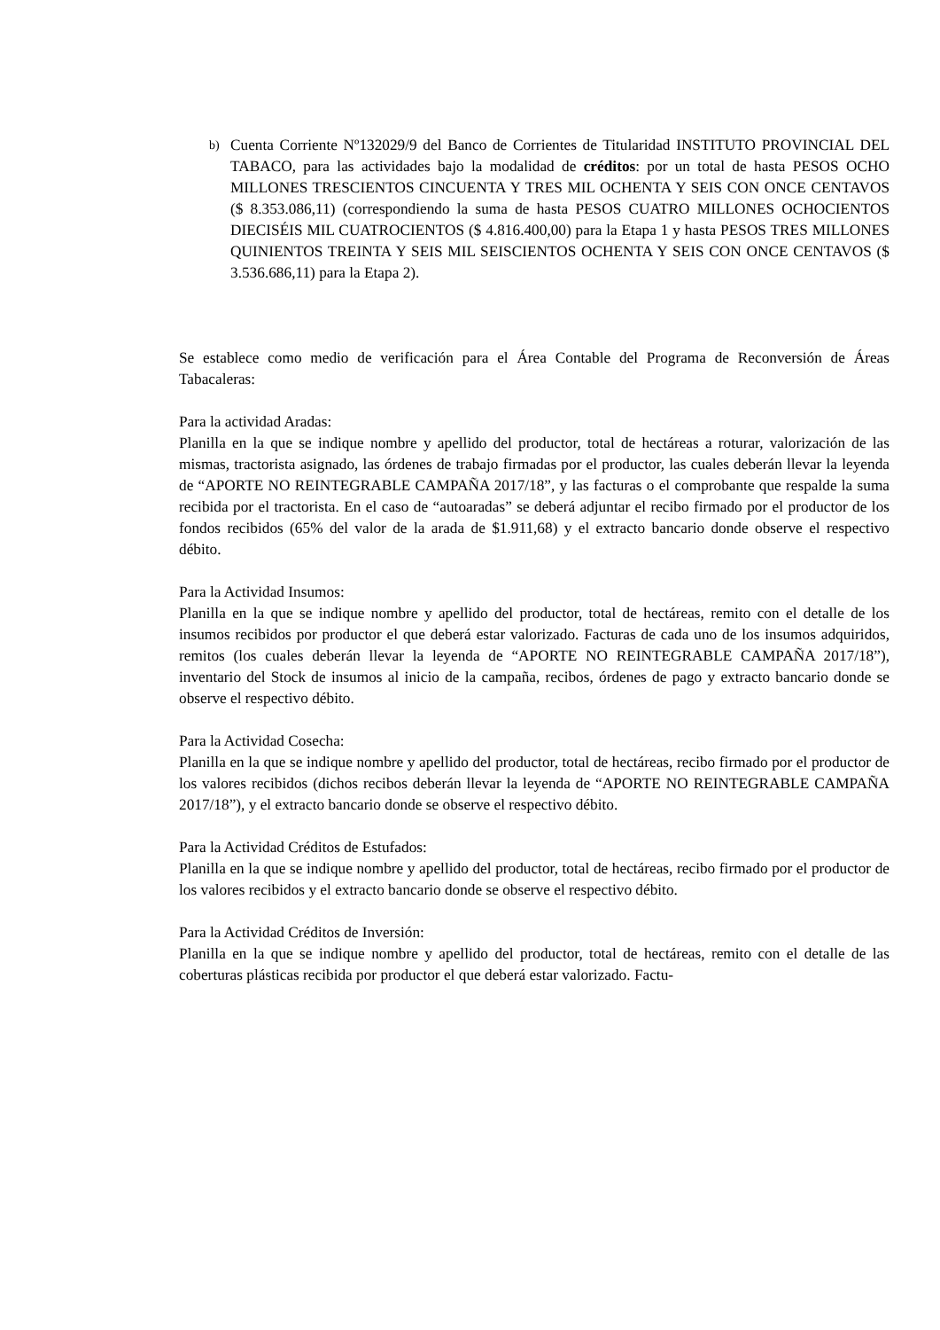b)
Cuenta Corriente Nº132029/9 del Banco de Corrientes de Titularidad INSTITUTO PROVINCIAL DEL TABACO, para las actividades bajo la modalidad de créditos: por un total de hasta PESOS OCHO MILLONES TRESCIENTOS CINCUENTA Y TRES MIL OCHENTA Y SEIS CON ONCE CENTAVOS ($ 8.353.086,11) (correspondiendo la suma de hasta PESOS CUATRO MILLONES OCHOCIENTOS DIECISÉIS MIL CUATROCIENTOS ($ 4.816.400,00) para la Etapa 1 y hasta PESOS TRES MILLONES QUINIENTOS TREINTA Y SEIS MIL SEISCIENTOS OCHENTA Y SEIS CON ONCE CENTAVOS ($ 3.536.686,11) para la Etapa 2).
Se establece como medio de verificación para el Área Contable del Programa de Reconversión de Áreas Tabacaleras:
Para la actividad Aradas:
Planilla en la que se indique nombre y apellido del productor, total de hectáreas a roturar, valorización de las mismas, tractorista asignado, las órdenes de trabajo firmadas por el productor, las cuales deberán llevar la leyenda de “APORTE NO REINTEGRABLE CAMPAÑA 2017/18”, y las facturas o el comprobante que respalde la suma recibida por el tractorista. En el caso de “autoaradas” se deberá adjuntar el recibo firmado por el productor de los fondos recibidos (65% del valor de la arada de $1.911,68) y el extracto bancario donde observe el respectivo débito.
Para la Actividad Insumos:
Planilla en la que se indique nombre y apellido del productor, total de hectáreas, remito con el detalle de los insumos recibidos por productor el que deberá estar valorizado. Facturas de cada uno de los insumos adquiridos, remitos (los cuales deberán llevar la leyenda de “APORTE NO REINTEGRABLE CAMPAÑA 2017/18”), inventario del Stock de insumos al inicio de la campaña, recibos, órdenes de pago y extracto bancario donde se observe el respectivo débito.
Para la Actividad Cosecha:
Planilla en la que se indique nombre y apellido del productor, total de hectáreas, recibo firmado por el productor de los valores recibidos (dichos recibos deberán llevar la leyenda de “APORTE NO REINTEGRABLE CAMPAÑA 2017/18”), y el extracto bancario donde se observe el respectivo débito.
Para la Actividad Créditos de Estufados:
Planilla en la que se indique nombre y apellido del productor, total de hectáreas, recibo firmado por el productor de los valores recibidos y el extracto bancario donde se observe el respectivo débito.
Para la Actividad Créditos de Inversión:
Planilla en la que se indique nombre y apellido del productor, total de hectáreas, remito con el detalle de las coberturas plásticas recibida por productor el que deberá estar valorizado. Factu-